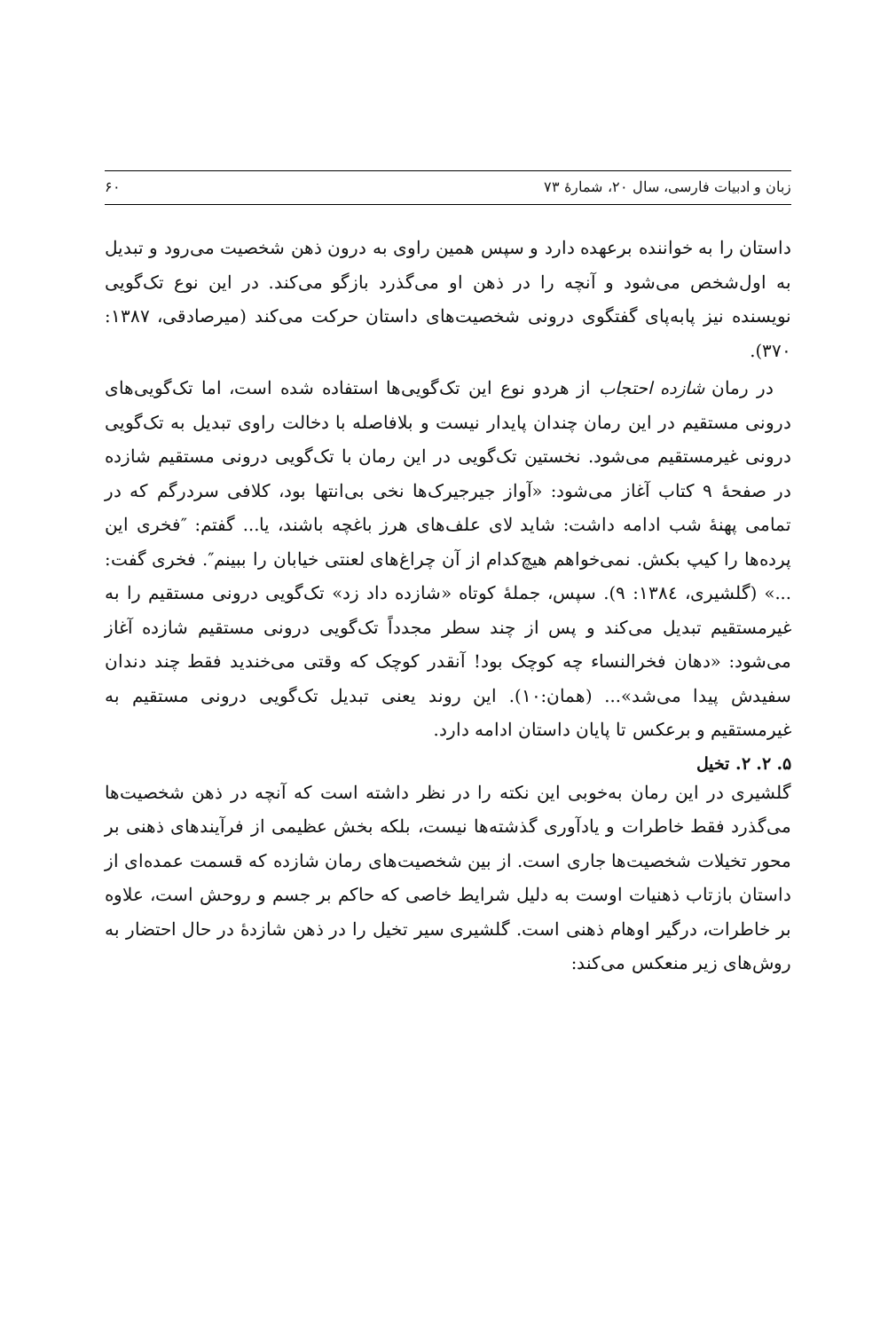زبان و ادبیات فارسی، سال ۲۰، شمارۀ ۷۳ ۶۰
داستان را به خواننده برعهده دارد و سپس همین راوی به درون ذهن شخصیت می‌رود و تبدیل به اول‌شخص می‌شود و آنچه را در ذهن او می‌گذرد بازگو می‌کند. در این نوع تک‌گویی نویسنده نیز پابه‌پای گفتگوی درونی شخصیت‌های داستان حرکت می‌کند (میرصادقی، ۱۳۸۷: ۳۷۰).
در رمان شازده احتجاب از هردو نوع این تک‌گویی‌ها استفاده شده است، اما تک‌گویی‌های درونی مستقیم در این رمان چندان پایدار نیست و بلافاصله با دخالت راوی تبدیل به تک‌گویی درونی غیرمستقیم می‌شود. نخستین تک‌گویی در این رمان با تک‌گویی درونی مستقیم شازده در صفحۀ ۹ کتاب آغاز می‌شود: «آواز جیرجیرک‌ها نخی بی‌انتها بود، کلافی سردرگم که در تمامی پهنۀ شب ادامه داشت: شاید لای علف‌های هرز باغچه باشند، یا... گفتم: ″فخری این پرده‌ها را کیپ بکش. نمی‌خواهم هیچ‌کدام از آن چراغ‌های لعنتی خیابان را ببینم″. فخری گفت: ...» (گلشیری، ۱۳۸٤: ۹). سپس، جملۀ کوتاه «شازده داد زد» تک‌گویی درونی مستقیم را به غیرمستقیم تبدیل می‌کند و پس از چند سطر مجدداً تک‌گویی درونی مستقیم شازده آغاز می‌شود: «دهان فخرالنساء چه کوچک بود! آنقدر کوچک که وقتی می‌خندید فقط چند دندان سفیدش پیدا می‌شد»... (همان:۱۰). این روند یعنی تبدیل تک‌گویی درونی مستقیم به غیرمستقیم و برعکس تا پایان داستان ادامه دارد.
۵. ۲. ۲. تخیل
گلشیری در این رمان به‌خوبی این نکته را در نظر داشته است که آنچه در ذهن شخصیت‌ها می‌گذرد فقط خاطرات و یادآوری گذشته‌ها نیست، بلکه بخش عظیمی از فرآیندهای ذهنی بر محور تخیلات شخصیت‌ها جاری است. از بین شخصیت‌های رمان شازده که قسمت عمده‌ای از داستان بازتاب ذهنیات اوست به دلیل شرایط خاصی که حاکم بر جسم و روحش است، علاوه بر خاطرات، درگیر اوهام ذهنی است. گلشیری سیر تخیل را در ذهن شازدۀ در حال احتضار به روش‌های زیر منعکس می‌کند: